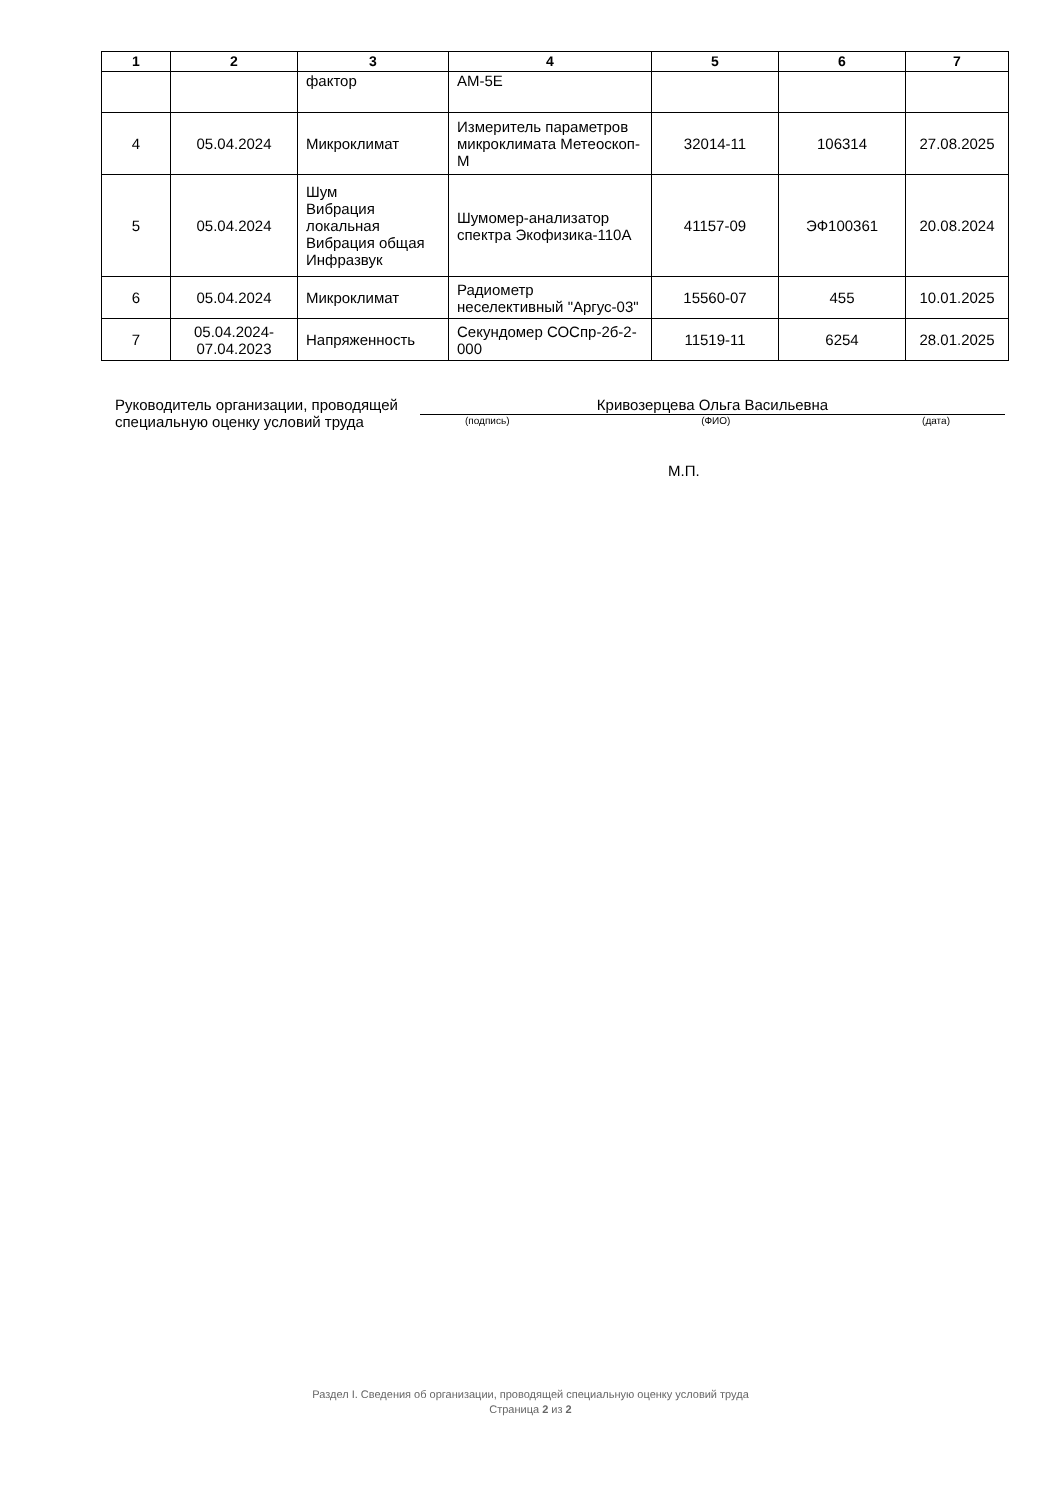| 1 | 2 | 3 | 4 | 5 | 6 | 7 |
| --- | --- | --- | --- | --- | --- | --- |
| | | фактор | АМ-5Е | | | |
| 4 | 05.04.2024 | Микроклимат | Измеритель параметров микроклимата Метеоскоп-М | 32014-11 | 106314 | 27.08.2025 |
| 5 | 05.04.2024 | Шум Вибрация локальная Вибрация общая Инфразвук | Шумомер-анализатор спектра Экофизика-110А | 41157-09 | ЭФ100361 | 20.08.2024 |
| 6 | 05.04.2024 | Микроклимат | Радиометр неселективный "Аргус-03" | 15560-07 | 455 | 10.01.2025 |
| 7 | 05.04.2024- 07.04.2023 | Напряженность | Секундомер СОСпр-2б-2-000 | 11519-11 | 6254 | 28.01.2025 |
Руководитель организации, проводящей специальную оценку условий труда
Кривозерцева Ольга Васильевна
(подпись) (ФИО) (дата)
М.П.
Раздел I. Сведения об организации, проводящей специальную оценку условий труда
Страница 2 из 2